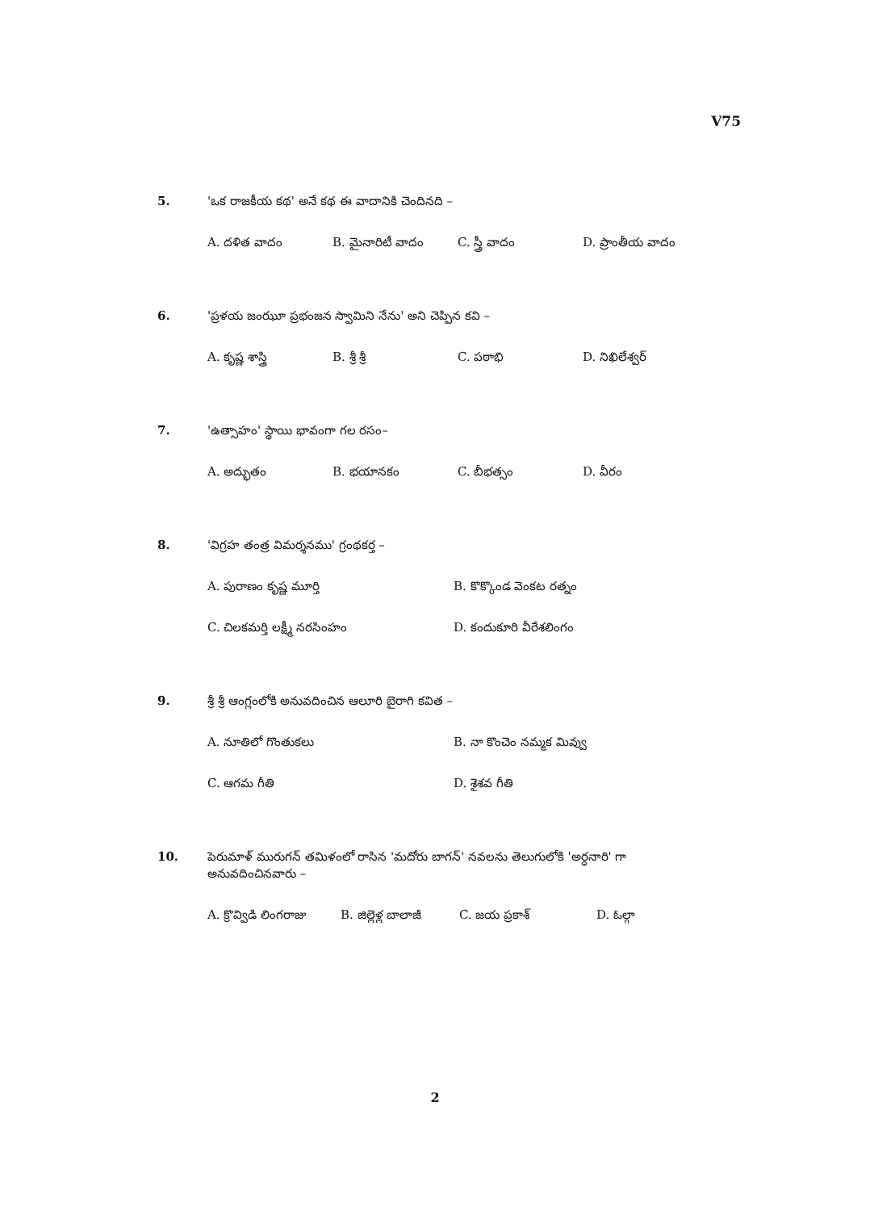V75
5. 'ఒక రాజకీయ కథ' అనే కథ ఈ వాదానికి చెందినది –
A. దళిత వాదం B. మైనారిటీ వాదం C. స్త్రీ వాదం D. ప్రాంతీయ వాదం
6. 'ప్రళయ జంఝూ ప్రభంజన స్వామిని నేను' అని చెప్పిన కవి –
A. కృష్ణ శాస్త్రి B. శ్రీ శ్రీ C. పఠాభి D. నిఖిలేశ్వర్
7. 'ఉత్సాహం' స్థాయి భావంగా గల రసం–
A. అద్భుతం B. భయానకం C. బీభత్సం D. వీరం
8. 'విగ్రహ తంత్ర విమర్శనము' గ్రంథకర్త –
A. పురాణం కృష్ణ మూర్తి B. కొక్కొండ వెంకట రత్నం
C. చిలకమర్తి లక్ష్మీ నరసింహం D. కందుకూరి వీరేశలింగం
9. శ్రీ శ్రీ ఆంగ్లంలోకి అనువదించిన ఆలూరి బైరాగి కవిత –
A. నూతిలో గొంతుకలు B. నా కొంచెం నమ్మక మివ్వు
C. ఆగమ గీతి D. శైశవ గీతి
10. పెరుమాళ్ మురుగన్ తమిళంలో రాసిన 'మదోరు బాగన్' నవలను తెలుగులోకి 'అర్ధనారి' గా
అనువదించినవారు –
A. క్రొవ్విడి లింగరాజు B. జిల్లెళ్ల బాలాజీ C. జయ ప్రకాశ్ D. ఓల్గా
2